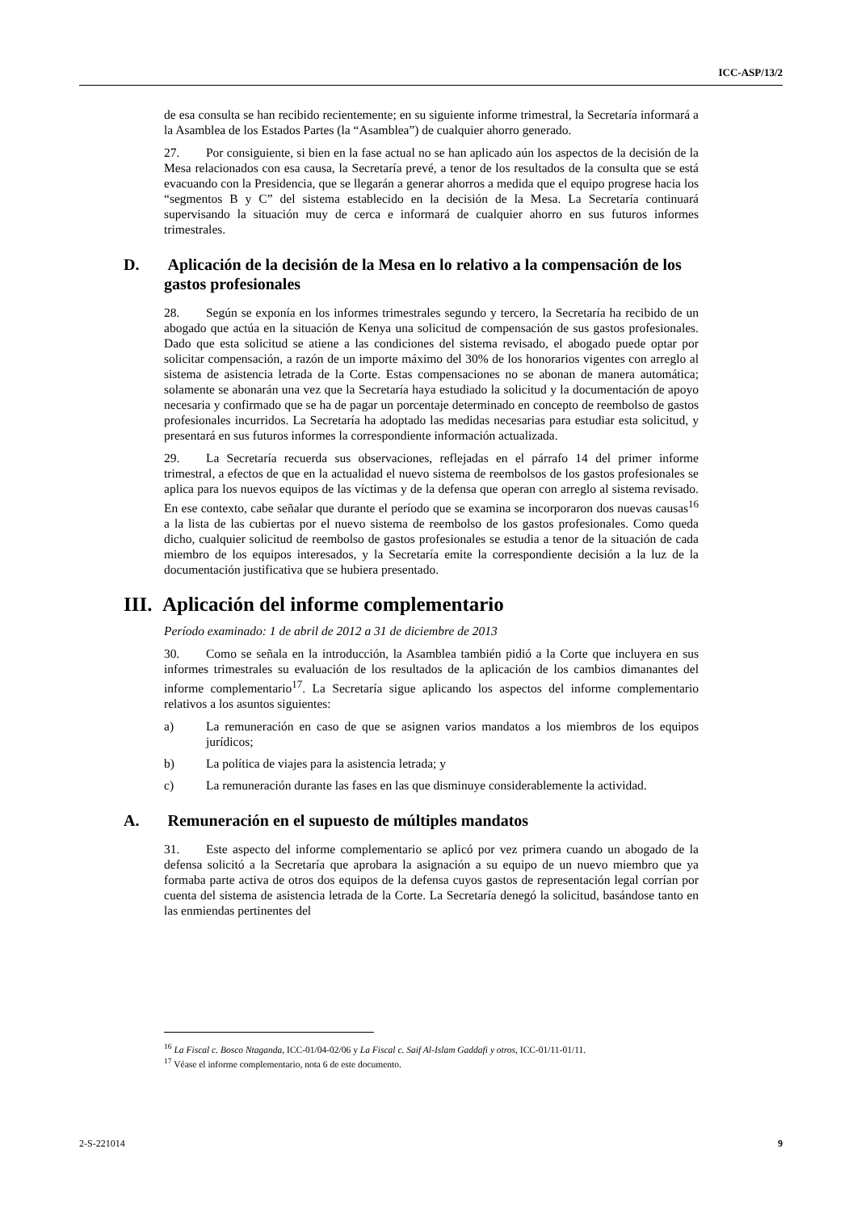ICC-ASP/13/2
de esa consulta se han recibido recientemente; en su siguiente informe trimestral, la Secretaría informará a la Asamblea de los Estados Partes (la “Asamblea”) de cualquier ahorro generado.
27. Por consiguiente, si bien en la fase actual no se han aplicado aún los aspectos de la decisión de la Mesa relacionados con esa causa, la Secretaría prevé, a tenor de los resultados de la consulta que se está evacuando con la Presidencia, que se llegarán a generar ahorros a medida que el equipo progrese hacia los “segmentos B y C” del sistema establecido en la decisión de la Mesa. La Secretaría continuará supervisando la situación muy de cerca e informará de cualquier ahorro en sus futuros informes trimestrales.
D. Aplicación de la decisión de la Mesa en lo relativo a la compensación de los gastos profesionales
28. Según se exponía en los informes trimestrales segundo y tercero, la Secretaría ha recibido de un abogado que actúa en la situación de Kenya una solicitud de compensación de sus gastos profesionales. Dado que esta solicitud se atiene a las condiciones del sistema revisado, el abogado puede optar por solicitar compensación, a razón de un importe máximo del 30% de los honorarios vigentes con arreglo al sistema de asistencia letrada de la Corte. Estas compensaciones no se abonan de manera automática; solamente se abonarán una vez que la Secretaría haya estudiado la solicitud y la documentación de apoyo necesaria y confirmado que se ha de pagar un porcentaje determinado en concepto de reembolso de gastos profesionales incurridos. La Secretaría ha adoptado las medidas necesarias para estudiar esta solicitud, y presentará en sus futuros informes la correspondiente información actualizada.
29. La Secretaría recuerda sus observaciones, reflejadas en el párrafo 14 del primer informe trimestral, a efectos de que en la actualidad el nuevo sistema de reembolsos de los gastos profesionales se aplica para los nuevos equipos de las víctimas y de la defensa que operan con arreglo al sistema revisado. En ese contexto, cabe señalar que durante el período que se examina se incorporaron dos nuevas causas<sup>16</sup> a la lista de las cubiertas por el nuevo sistema de reembolso de los gastos profesionales. Como queda dicho, cualquier solicitud de reembolso de gastos profesionales se estudia a tenor de la situación de cada miembro de los equipos interesados, y la Secretaría emite la correspondiente decisión a la luz de la documentación justificativa que se hubiera presentado.
III. Aplicación del informe complementario
Período examinado: 1 de abril de 2012 a 31 de diciembre de 2013
30. Como se señala en la introducción, la Asamblea también pidió a la Corte que incluyera en sus informes trimestrales su evaluación de los resultados de la aplicación de los cambios dimanantes del informe complementario<sup>17</sup>. La Secretaría sigue aplicando los aspectos del informe complementario relativos a los asuntos siguientes:
a) La remuneración en caso de que se asignen varios mandatos a los miembros de los equipos jurídicos;
b) La política de viajes para la asistencia letrada; y
c) La remuneración durante las fases en las que disminuye considerablemente la actividad.
A. Remuneración en el supuesto de múltiples mandatos
31. Este aspecto del informe complementario se aplicó por vez primera cuando un abogado de la defensa solicitó a la Secretaría que aprobara la asignación a su equipo de un nuevo miembro que ya formaba parte activa de otros dos equipos de la defensa cuyos gastos de representación legal corrían por cuenta del sistema de asistencia letrada de la Corte. La Secretaría denegó la solicitud, basándose tanto en las enmiendas pertinentes del
<sup>16</sup> La Fiscal c. Bosco Ntaganda, ICC-01/04-02/06 y La Fiscal c. Saif Al-Islam Gaddafi y otros, ICC-01/11-01/11.
<sup>17</sup> Véase el informe complementario, nota 6 de este documento.
2-S-221014 9